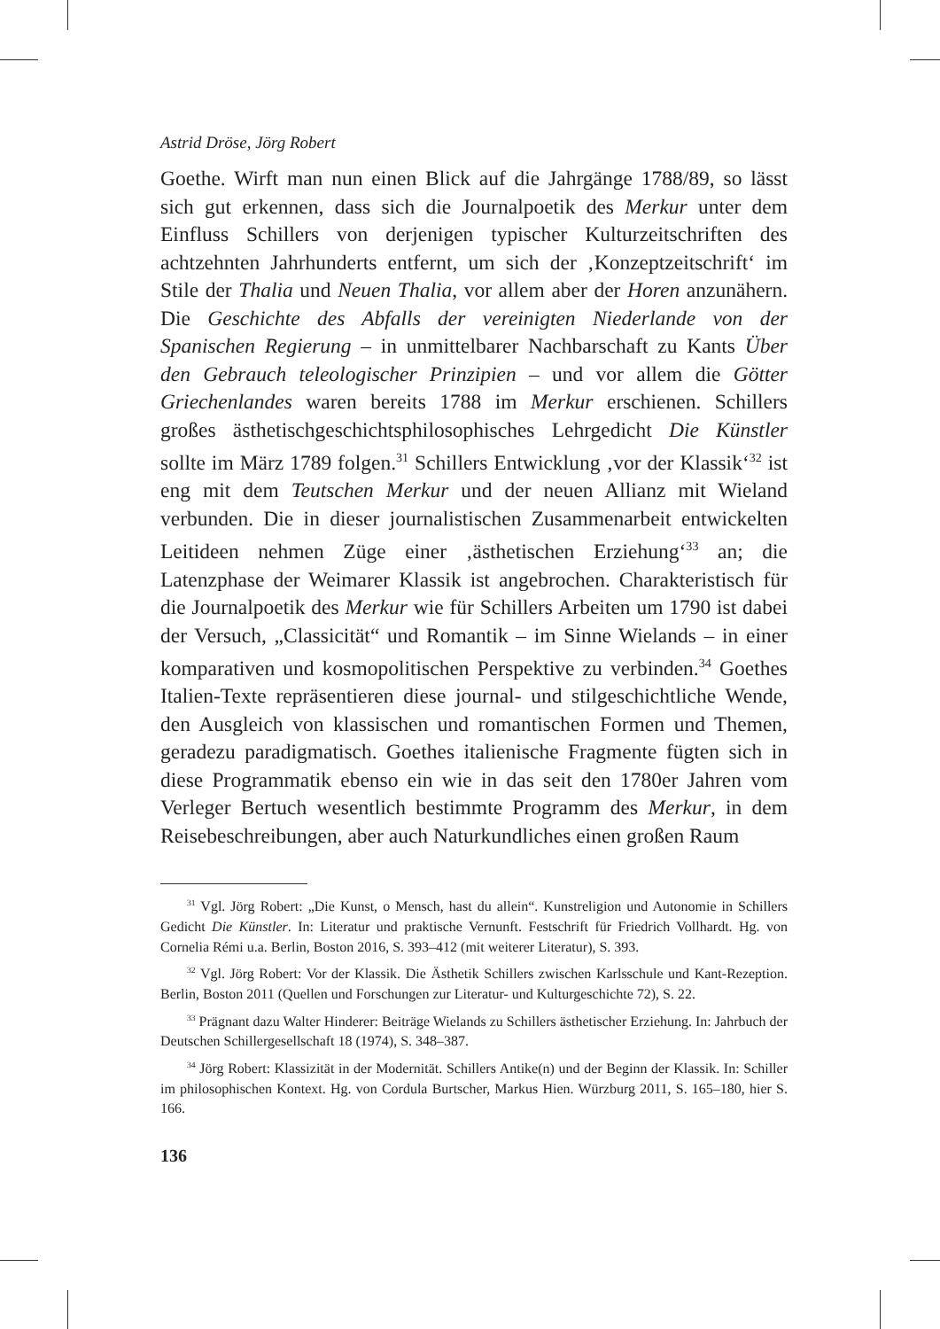Astrid Dröse, Jörg Robert
Goethe. Wirft man nun einen Blick auf die Jahrgänge 1788/89, so lässt sich gut erkennen, dass sich die Journalpoetik des Merkur unter dem Einfluss Schillers von derjenigen typischer Kulturzeitschriften des achtzehnten Jahrhunderts entfernt, um sich der ‚Konzeptzeitschrift‘ im Stile der Thalia und Neuen Thalia, vor allem aber der Horen anzunähern. Die Geschichte des Abfalls der vereinigten Niederlande von der Spanischen Regierung – in unmittelbarer Nachbarschaft zu Kants Über den Gebrauch teleologischer Prinzipien – und vor allem die Götter Griechenlandes waren bereits 1788 im Merkur erschienen. Schillers großes ästhetischgeschichtsphilosophisches Lehrgedicht Die Künstler sollte im März 1789 folgen.<sup>31</sup> Schillers Entwicklung ‚vor der Klassik‘<sup>32</sup> ist eng mit dem Teutschen Merkur und der neuen Allianz mit Wieland verbunden. Die in dieser journalistischen Zusammenarbeit entwickelten Leitideen nehmen Züge einer ‚ästhetischen Erziehung‘<sup>33</sup> an; die Latenzphase der Weimarer Klassik ist angebrochen. Charakteristisch für die Journalpoetik des Merkur wie für Schillers Arbeiten um 1790 ist dabei der Versuch, „Classicität“ und Romantik – im Sinne Wielands – in einer komparativen und kosmopolitischen Perspektive zu verbinden.<sup>34</sup> Goethes Italien-Texte repräsentieren diese journal- und stilgeschichtliche Wende, den Ausgleich von klassischen und romantischen Formen und Themen, geradezu paradigmatisch. Goethes italienische Fragmente fügten sich in diese Programmatik ebenso ein wie in das seit den 1780er Jahren vom Verleger Bertuch wesentlich bestimmte Programm des Merkur, in dem Reisebeschreibungen, aber auch Naturkundliches einen großen Raum
<sup>31</sup> Vgl. Jörg Robert: „Die Kunst, o Mensch, hast du allein“. Kunstreligion und Autonomie in Schillers Gedicht Die Künstler. In: Literatur und praktische Vernunft. Festschrift für Friedrich Vollhardt. Hg. von Cornelia Rémi u.a. Berlin, Boston 2016, S. 393–412 (mit weiterer Literatur), S. 393.
<sup>32</sup> Vgl. Jörg Robert: Vor der Klassik. Die Ästhetik Schillers zwischen Karlsschule und Kant-Rezeption. Berlin, Boston 2011 (Quellen und Forschungen zur Literatur- und Kulturgeschichte 72), S. 22.
<sup>33</sup> Prägnant dazu Walter Hinderer: Beiträge Wielands zu Schillers ästhetischer Erziehung. In: Jahrbuch der Deutschen Schillergesellschaft 18 (1974), S. 348–387.
<sup>34</sup> Jörg Robert: Klassizität in der Modernität. Schillers Antike(n) und der Beginn der Klassik. In: Schiller im philosophischen Kontext. Hg. von Cordula Burtscher, Markus Hien. Würzburg 2011, S. 165–180, hier S. 166.
136